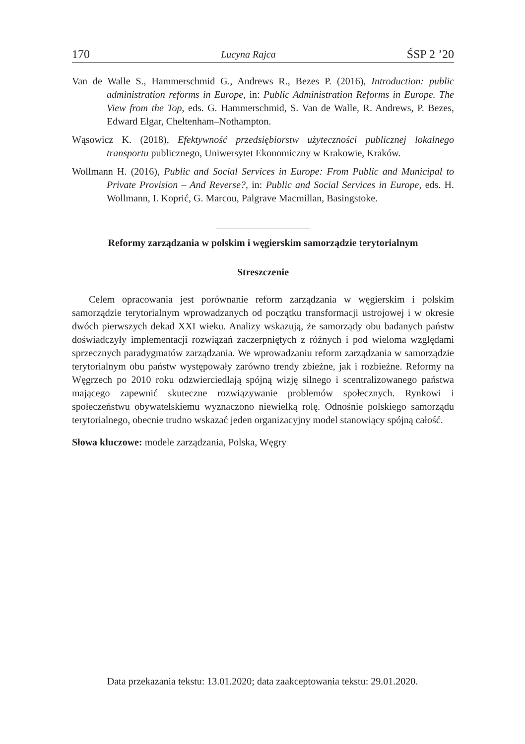170 Lucyna Rajca ŚSP 2 ’20
Van de Walle S., Hammerschmid G., Andrews R., Bezes P. (2016), Introduction: public administration reforms in Europe, in: Public Administration Reforms in Europe. The View from the Top, eds. G. Hammerschmid, S. Van de Walle, R. Andrews, P. Bezes, Edward Elgar, Cheltenham–Nothampton.
Wąsowicz K. (2018), Efektywność przedsiębiorstw użyteczności publicznej lokalnego transportu publicznego, Uniwersytet Ekonomiczny w Krakowie, Kraków.
Wollmann H. (2016), Public and Social Services in Europe: From Public and Municipal to Private Provision – And Reverse?, in: Public and Social Services in Europe, eds. H. Wollmann, I. Koprić, G. Marcou, Palgrave Macmillan, Basingstoke.
Reformy zarządzania w polskim i węgierskim samorządzie terytorialnym
Streszczenie
Celem opracowania jest porównanie reform zarządzania w węgierskim i polskim samorządzie terytorialnym wprowadzanych od początku transformacji ustrojowej i w okresie dwóch pierwszych dekad XXI wieku. Analizy wskazują, że samorządy obu badanych państw doświadczyły implementacji rozwiązań zaczerpniętych z różnych i pod wieloma względami sprzecznych paradygmatów zarządzania. We wprowadzaniu reform zarządzania w samorządzie terytorialnym obu państw występowały zarówno trendy zbieżne, jak i rozbieżne. Reformy na Węgrzech po 2010 roku odzwierciedlają spójną wizję silnego i scentralizowanego państwa mającego zapewnić skuteczne rozwiązywanie problemów społecznych. Rynkowi i społeczeństwu obywatelskiemu wyznaczono niewielką rolę. Odnośnie polskiego samorządu terytorialnego, obecnie trudno wskazać jeden organizacyjny model stanowiący spójną całość.
Słowa kluczowe: modele zarządzania, Polska, Węgry
Data przekazania tekstu: 13.01.2020; data zaakceptowania tekstu: 29.01.2020.